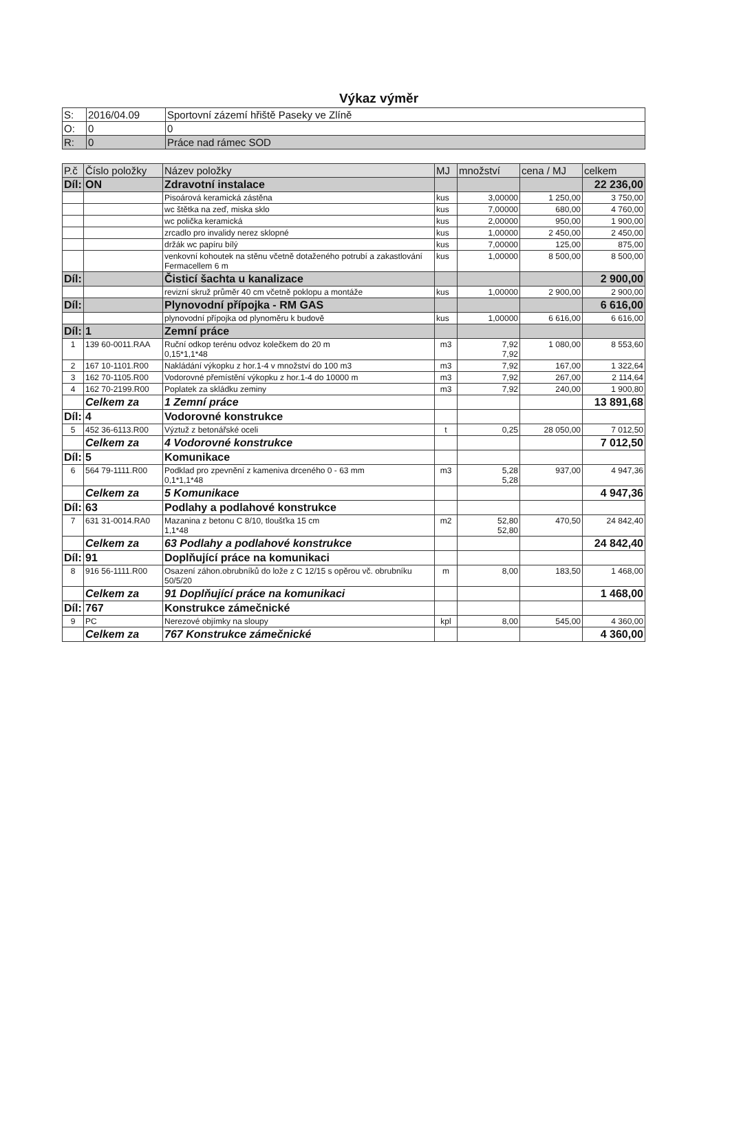Výkaz výměr
| S: | 2016/04.09 | Sportovní zázemí hřiště Paseky ve Zlíně |
| O: | 0 | 0 |
| R: | 0 | Práce nad rámec SOD |
| P.č | Číslo položky | Název položky | MJ | množství | cena / MJ | celkem |
| Díl: | ON | Zdravotní instalace | | | | 22 236,00 |
| | | Pisoárová keramická zástěna | kus | 3,00000 | 1 250,00 | 3 750,00 |
| | | wc štětka na zeď, miska sklo | kus | 7,00000 | 680,00 | 4 760,00 |
| | | wc polička keramická | kus | 2,00000 | 950,00 | 1 900,00 |
| | | zrcadlo pro invalidy nerez sklopné | kus | 1,00000 | 2 450,00 | 2 450,00 |
| | | držák wc papíru bílý | kus | 7,00000 | 125,00 | 875,00 |
| | | venkovní kohoutek na stěnu včetně dotaženého potrubí a zakastlování Fermacellem 6 m | kus | 1,00000 | 8 500,00 | 8 500,00 |
| Díl: | | Čisticí šachta u kanalizace | | | | 2 900,00 |
| | | revizní skruž průměr 40 cm včetně poklopu a montáže | kus | 1,00000 | 2 900,00 | 2 900,00 |
| Díl: | | Plynovodní přípojka - RM GAS | | | | 6 616,00 |
| | | plynovodní přípojka od plynoměru k budově | kus | 1,00000 | 6 616,00 | 6 616,00 |
| Díl: | 1 | Zemní práce | | | | |
| 1 | 139 60-0011.RAA | Ruční odkop terénu odvoz kolečkem do 20 m 0,15*1,1*48 | m3 | 7,92 7,92 | 1 080,00 | 8 553,60 |
| 2 | 167 10-1101.R00 | Nakládání výkopku z hor.1-4 v množství do 100 m3 | m3 | 7,92 | 167,00 | 1 322,64 |
| 3 | 162 70-1105.R00 | Vodorovné přemístění výkopku z hor.1-4 do 10000 m | m3 | 7,92 | 267,00 | 2 114,64 |
| 4 | 162 70-2199.R00 | Poplatek za skládku zeminy | m3 | 7,92 | 240,00 | 1 900,80 |
| | Celkem za | 1 Zemní práce | | | | 13 891,68 |
| Díl: | 4 | Vodorovné konstrukce | | | | |
| 5 | 452 36-6113.R00 | Výztuž z betonářské oceli | t | 0,25 | 28 050,00 | 7 012,50 |
| | Celkem za | 4 Vodorovné konstrukce | | | | 7 012,50 |
| Díl: | 5 | Komunikace | | | | |
| 6 | 564 79-1111.R00 | Podklad pro zpevnění z kameniva drceného 0 - 63 mm 0,1*1,1*48 | m3 | 5,28 5,28 | 937,00 | 4 947,36 |
| | Celkem za | 5 Komunikace | | | | 4 947,36 |
| Díl: | 63 | Podlahy a podlahové konstrukce | | | | |
| 7 | 631 31-0014.RA0 | Mazanina z betonu C 8/10, tloušťka 15 cm 1,1*48 | m2 | 52,80 52,80 | 470,50 | 24 842,40 |
| | Celkem za | 63 Podlahy a podlahové konstrukce | | | | 24 842,40 |
| Díl: | 91 | Doplňující práce na komunikaci | | | | |
| 8 | 916 56-1111.R00 | Osazení záhon.obrubníků do lože z C 12/15 s opěrou vč. obrubníku 50/5/20 | m | 8,00 | 183,50 | 1 468,00 |
| | Celkem za | 91 Doplňující práce na komunikaci | | | | 1 468,00 |
| Díl: | 767 | Konstrukce zámečnické | | | | |
| 9 | PC | Nerezové objímky na sloupy | kpl | 8,00 | 545,00 | 4 360,00 |
| | Celkem za | 767 Konstrukce zámečnické | | | | 4 360,00 |